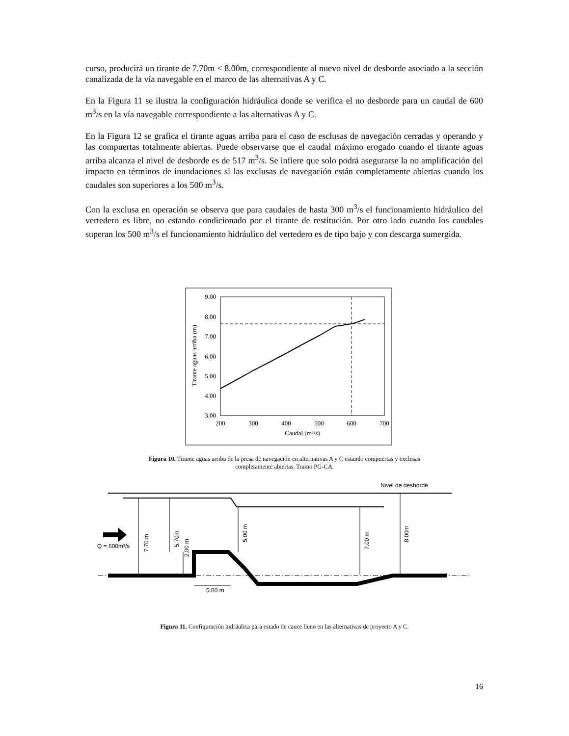curso, producirá un tirante de 7.70m < 8.00m, correspondiente al nuevo nivel de desborde asociado a la sección canalizada de la vía navegable en el marco de las alternativas A y C.
En la Figura 11 se ilustra la configuración hidráulica donde se verifica el no desborde para un caudal de 600 m<sup>3</sup>/s en la vía navegable correspondiente a las alternativas A y C.
En la Figura 12 se grafica el tirante aguas arriba para el caso de esclusas de navegación cerradas y operando y las compuertas totalmente abiertas. Puede observarse que el caudal máximo erogado cuando el tirante aguas arriba alcanza el nivel de desborde es de 517 m<sup>3</sup>/s. Se infiere que solo podrá asegurarse la no amplificación del impacto en términos de inundaciones si las exclusas de navegación están completamente abiertas cuando los caudales son superiores a los 500 m<sup>3</sup>/s.
Con la exclusa en operación se observa que para caudales de hasta 300 m<sup>3</sup>/s el funcionamiento hidráulico del vertedero es libre, no estando condicionado por el tirante de restitución. Por otro lado cuando los caudales superan los 500 m<sup>3</sup>/s el funcionamiento hidráulico del vertedero es de tipo bajo y con descarga sumergida.
9.00
8.00
7.00
6.00
5.00
4.00
3.00
200
300
400
500
600
700
Caudal (m³/s)
Tirante aguas arriba (m)
Figura 10. Tirante aguas arriba de la presa de navegación en alternativas A y C estando compuertas y exclusas
completamente abiertas. Tramo PG-CA.
Nivel de desborde
Q = 600m³/s
5.00 m
7.70 m
5.70m
2.00 m
5.00 m
7.00 m
8.00m
Figura 11. Configuración hidráulica para estado de cauce lleno en las alternativas de proyecto A y C.
16